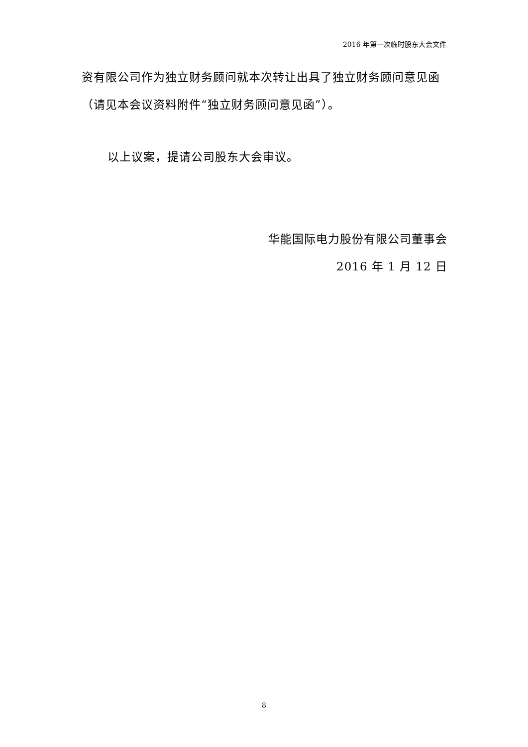2016 年第一次临时股东大会文件
资有限公司作为独立财务顾问就本次转让出具了独立财务顾问意见函（请见本会议资料附件“独立财务顾问意见函”）。
以上议案，提请公司股东大会审议。
华能国际电力股份有限公司董事会
2016 年 1 月 12 日
8